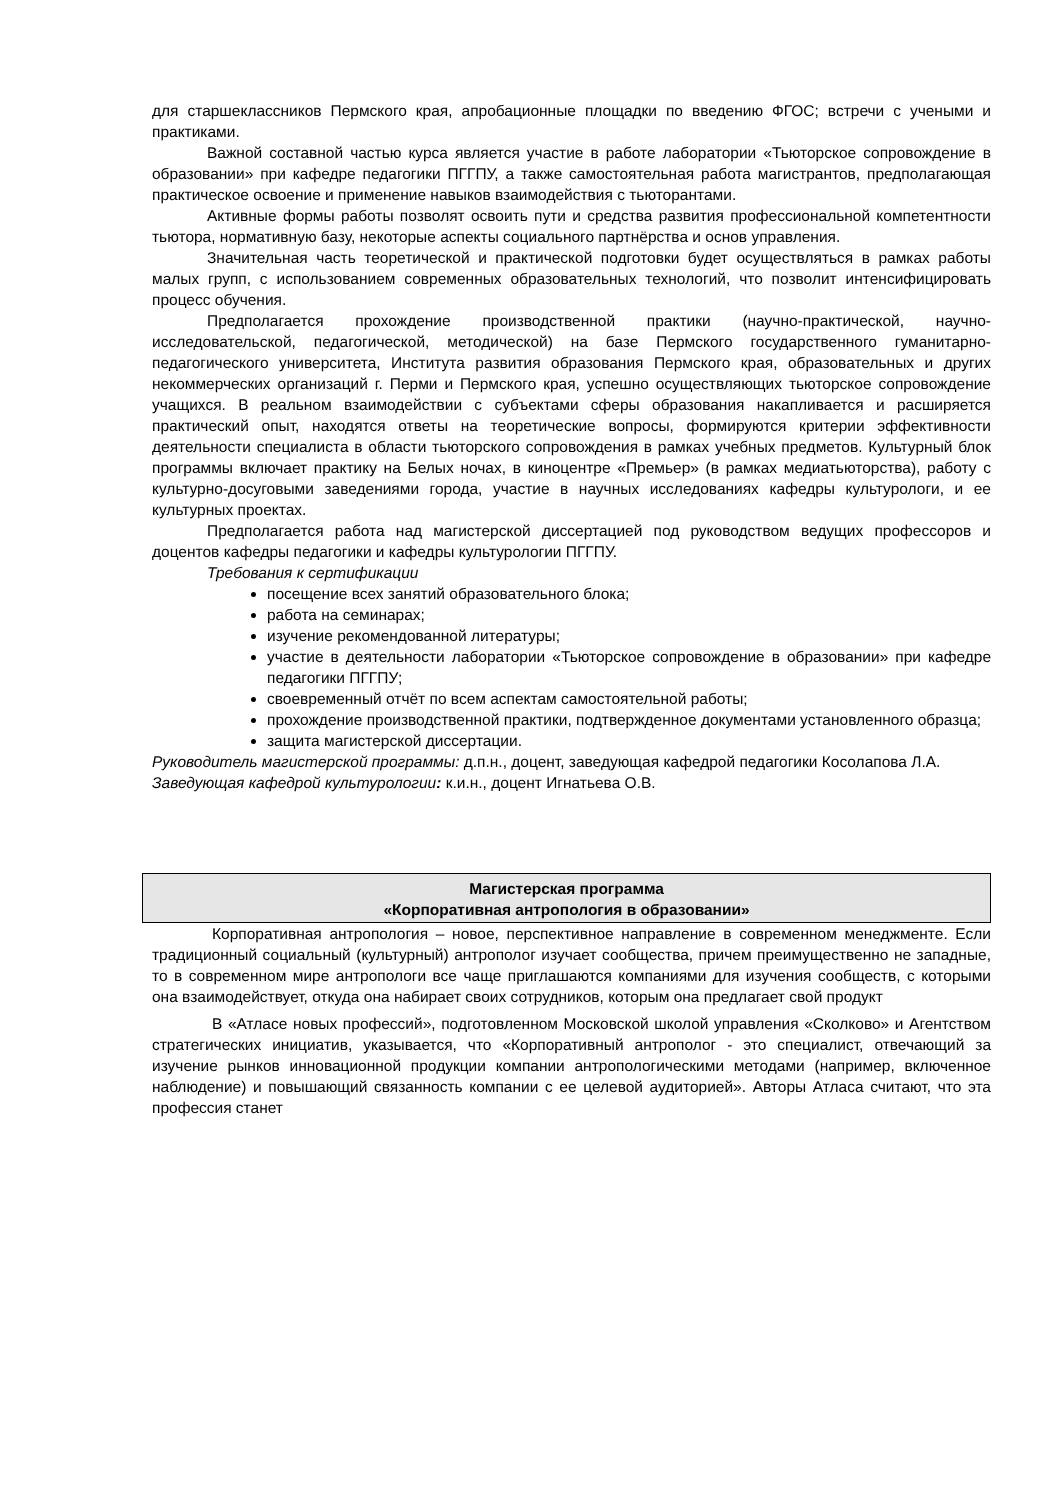для старшеклассников Пермского края, апробационные площадки по введению ФГОС; встречи с учеными и практиками.
Важной составной частью курса является участие в работе лаборатории «Тьюторское сопровождение в образовании» при кафедре педагогики ПГГПУ, а также самостоятельная работа магистрантов, предполагающая практическое освоение и применение навыков взаимодействия с тьюторантами.
Активные формы работы позволят освоить пути и средства развития профессиональной компетентности тьютора, нормативную базу, некоторые аспекты социального партнёрства и основ управления.
Значительная часть теоретической и практической подготовки будет осуществляться в рамках работы малых групп, с использованием современных образовательных технологий, что позволит интенсифицировать процесс обучения.
Предполагается прохождение производственной практики (научно-практической, научно-исследовательской, педагогической, методической) на базе Пермского государственного гуманитарно-педагогического университета, Института развития образования Пермского края, образовательных и других некоммерческих организаций г. Перми и Пермского края, успешно осуществляющих тьюторское сопровождение учащихся. В реальном взаимодействии с субъектами сферы образования накапливается и расширяется практический опыт, находятся ответы на теоретические вопросы, формируются критерии эффективности деятельности специалиста в области тьюторского сопровождения в рамках учебных предметов. Культурный блок программы включает практику на Белых ночах, в киноцентре «Премьер» (в рамках медиатьюторства), работу с культурно-досуговыми заведениями города, участие в научных исследованиях кафедры культурологи, и ее культурных проектах.
Предполагается работа над магистерской диссертацией под руководством ведущих профессоров и доцентов кафедры педагогики и кафедры культурологии ПГГПУ.
Требования к сертификации
посещение всех занятий образовательного блока;
работа на семинарах;
изучение рекомендованной литературы;
участие в деятельности лаборатории «Тьюторское сопровождение в образовании» при кафедре педагогики ПГГПУ;
своевременный отчёт по всем аспектам самостоятельной работы;
прохождение производственной практики, подтвержденное документами установленного образца;
защита магистерской диссертации.
Руководитель магистерской программы: д.п.н., доцент, заведующая кафедрой педагогики Косолапова Л.А.
Заведующая кафедрой культурологии: к.и.н., доцент Игнатьева О.В.
Магистерская программа
«Корпоративная антропология в образовании»
Корпоративная антропология – новое, перспективное направление в современном менеджменте. Если традиционный социальный (культурный) антрополог изучает сообщества, причем преимущественно не западные, то в современном мире антропологи все чаще приглашаются компаниями для изучения сообществ, с которыми она взаимодействует, откуда она набирает своих сотрудников, которым она предлагает свой продукт
В «Атласе новых профессий», подготовленном Московской школой управления «Сколково» и Агентством стратегических инициатив, указывается, что «Корпоративный антрополог - это специалист, отвечающий за изучение рынков инновационной продукции компании антропологическими методами (например, включенное наблюдение) и повышающий связанность компании с ее целевой аудиторией». Авторы Атласа считают, что эта профессия станет